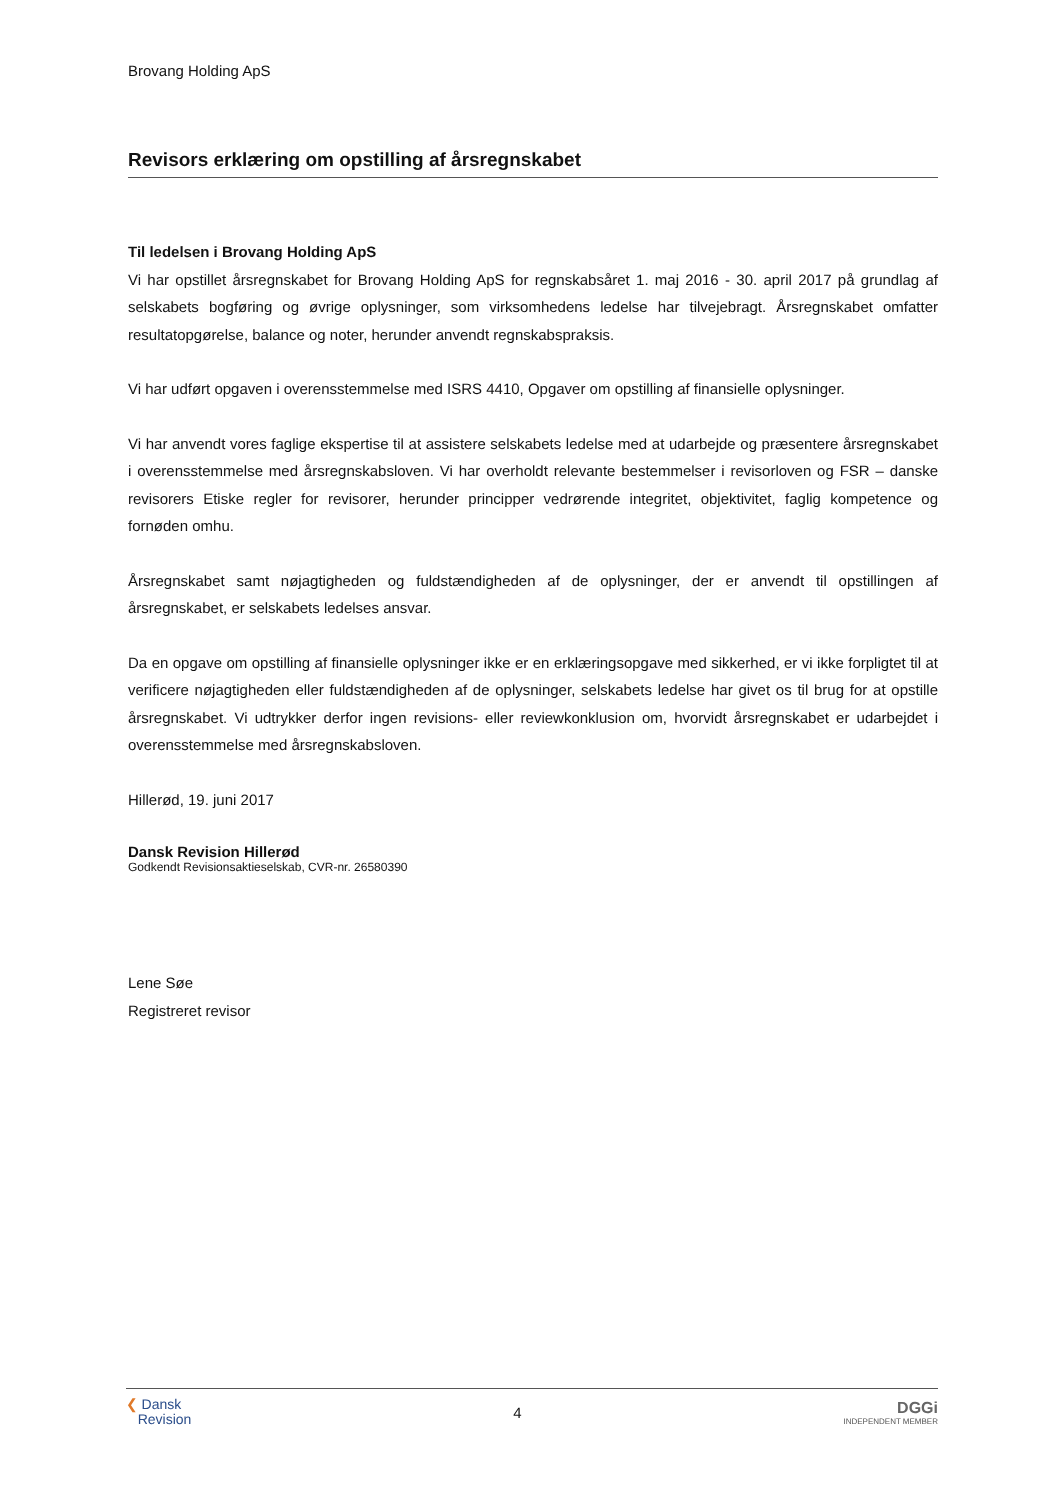Brovang Holding ApS
Revisors erklæring om opstilling af årsregnskabet
Til ledelsen i Brovang Holding ApS
Vi har opstillet årsregnskabet for Brovang Holding ApS for regnskabsåret 1. maj 2016 - 30. april 2017 på grundlag af selskabets bogføring og øvrige oplysninger, som virksomhedens ledelse har tilvejebragt. Årsregnskabet omfatter resultatopgørelse, balance og noter, herunder anvendt regnskabspraksis.
Vi har udført opgaven i overensstemmelse med ISRS 4410, Opgaver om opstilling af finansielle oplysninger.
Vi har anvendt vores faglige ekspertise til at assistere selskabets ledelse med at udarbejde og præsentere årsregnskabet i overensstemmelse med årsregnskabsloven. Vi har overholdt relevante bestemmelser i revisorloven og FSR – danske revisorers Etiske regler for revisorer, herunder principper vedrørende integritet, objektivitet, faglig kompetence og fornøden omhu.
Årsregnskabet samt nøjagtigheden og fuldstændigheden af de oplysninger, der er anvendt til opstillingen af årsregnskabet, er selskabets ledelses ansvar.
Da en opgave om opstilling af finansielle oplysninger ikke er en erklæringsopgave med sikkerhed, er vi ikke forpligtet til at verificere nøjagtigheden eller fuldstændigheden af de oplysninger, selskabets ledelse har givet os til brug for at opstille årsregnskabet. Vi udtrykker derfor ingen revisions- eller reviewkonklusion om, hvorvidt årsregnskabet er udarbejdet i overensstemmelse med årsregnskabsloven.
Hillerød, 19. juni 2017
Dansk Revision Hillerød
Godkendt Revisionsaktieselskab, CVR-nr. 26580390
Lene Søe
Registreret revisor
❮ Dansk
Revision
4
DGGi
INDEPENDENT MEMBER